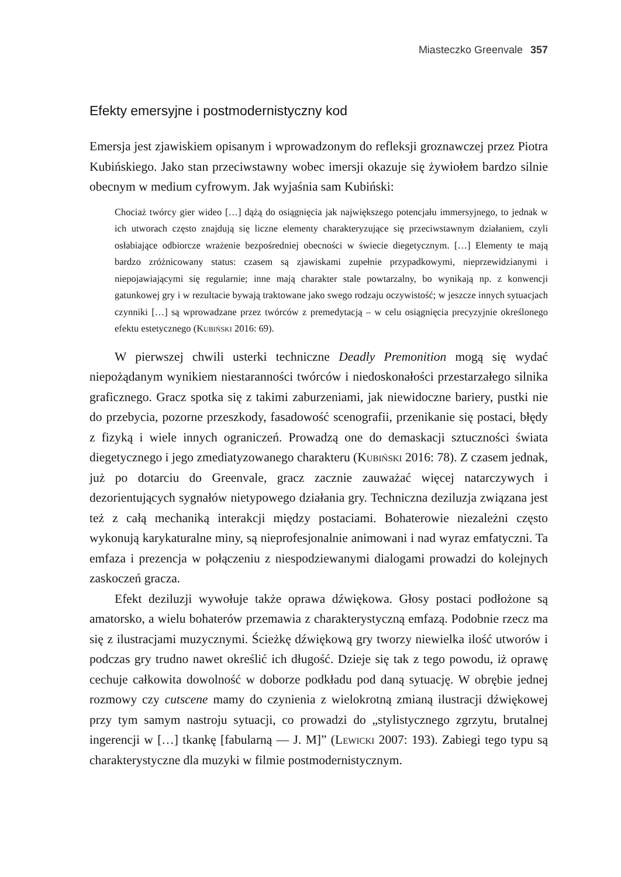Miasteczko Greenvale 357
Efekty emersyjne i postmodernistyczny kod
Emersja jest zjawiskiem opisanym i wprowadzonym do refleksji groznawczej przez Piotra Kubińskiego. Jako stan przeciwstawny wobec imersji okazuje się żywiołem bardzo silnie obecnym w medium cyfrowym. Jak wyjaśnia sam Kubiński:
Chociaż twórcy gier wideo […] dążą do osiągnięcia jak największego potencjału immersyjnego, to jednak w ich utworach często znajdują się liczne elementy charakteryzujące się przeciwstawnym działaniem, czyli osłabiające odbiorcze wrażenie bezpośredniej obecności w świecie diegetycznym. […] Elementy te mają bardzo zróżnicowany status: czasem są zjawiskami zupełnie przypadkowymi, nieprzewidzianymi i niepojawiającymi się regularnie; inne mają charakter stale powtarzalny, bo wynikają np. z konwencji gatunkowej gry i w rezultacie bywają traktowane jako swego rodzaju oczywistość; w jeszcze innych sytuacjach czynniki […] są wprowadzane przez twórców z premedytacją – w celu osiągnięcia precyzyjnie określonego efektu estetycznego (Kubiński 2016: 69).
W pierwszej chwili usterki techniczne Deadly Premonition mogą się wydać niepożądanym wynikiem niestaranności twórców i niedoskonałości przestarzałego silnika graficznego. Gracz spotka się z takimi zaburzeniami, jak niewidoczne bariery, pustki nie do przebycia, pozorne przeszkody, fasadowość scenografii, przenikanie się postaci, błędy z fizyką i wiele innych ograniczeń. Prowadzą one do demaskacji sztuczności świata diegetycznego i jego zmediatyzowanego charakteru (Kubiński 2016: 78). Z czasem jednak, już po dotarciu do Greenvale, gracz zacznie zauważać więcej natarczywych i dezorientujących sygnałów nietypowego działania gry. Techniczna deziluzja związana jest też z całą mechaniką interakcji między postaciami. Bohaterowie niezależni często wykonują karykaturalne miny, są nieprofesjonalnie animowani i nad wyraz emfatyczni. Ta emfaza i prezencja w połączeniu z niespodziewanymi dialogami prowadzi do kolejnych zaskoczeń gracza.
Efekt deziluzji wywołuje także oprawa dźwiękowa. Głosy postaci podłożone są amatorsko, a wielu bohaterów przemawia z charakterystyczną emfazą. Podobnie rzecz ma się z ilustracjami muzycznymi. Ścieżkę dźwiękową gry tworzy niewielka ilość utworów i podczas gry trudno nawet określić ich długość. Dzieje się tak z tego powodu, iż oprawę cechuje całkowita dowolność w doborze podkładu pod daną sytuację. W obrębie jednej rozmowy czy cutscene mamy do czynienia z wielokrotną zmianą ilustracji dźwiękowej przy tym samym nastroju sytuacji, co prowadzi do „stylistycznego zgrzytu, brutalnej ingerencji w […] tkankę [fabularną — J. M]” (Lewicki 2007: 193). Zabiegi tego typu są charakterystyczne dla muzyki w filmie postmodernistycznym.